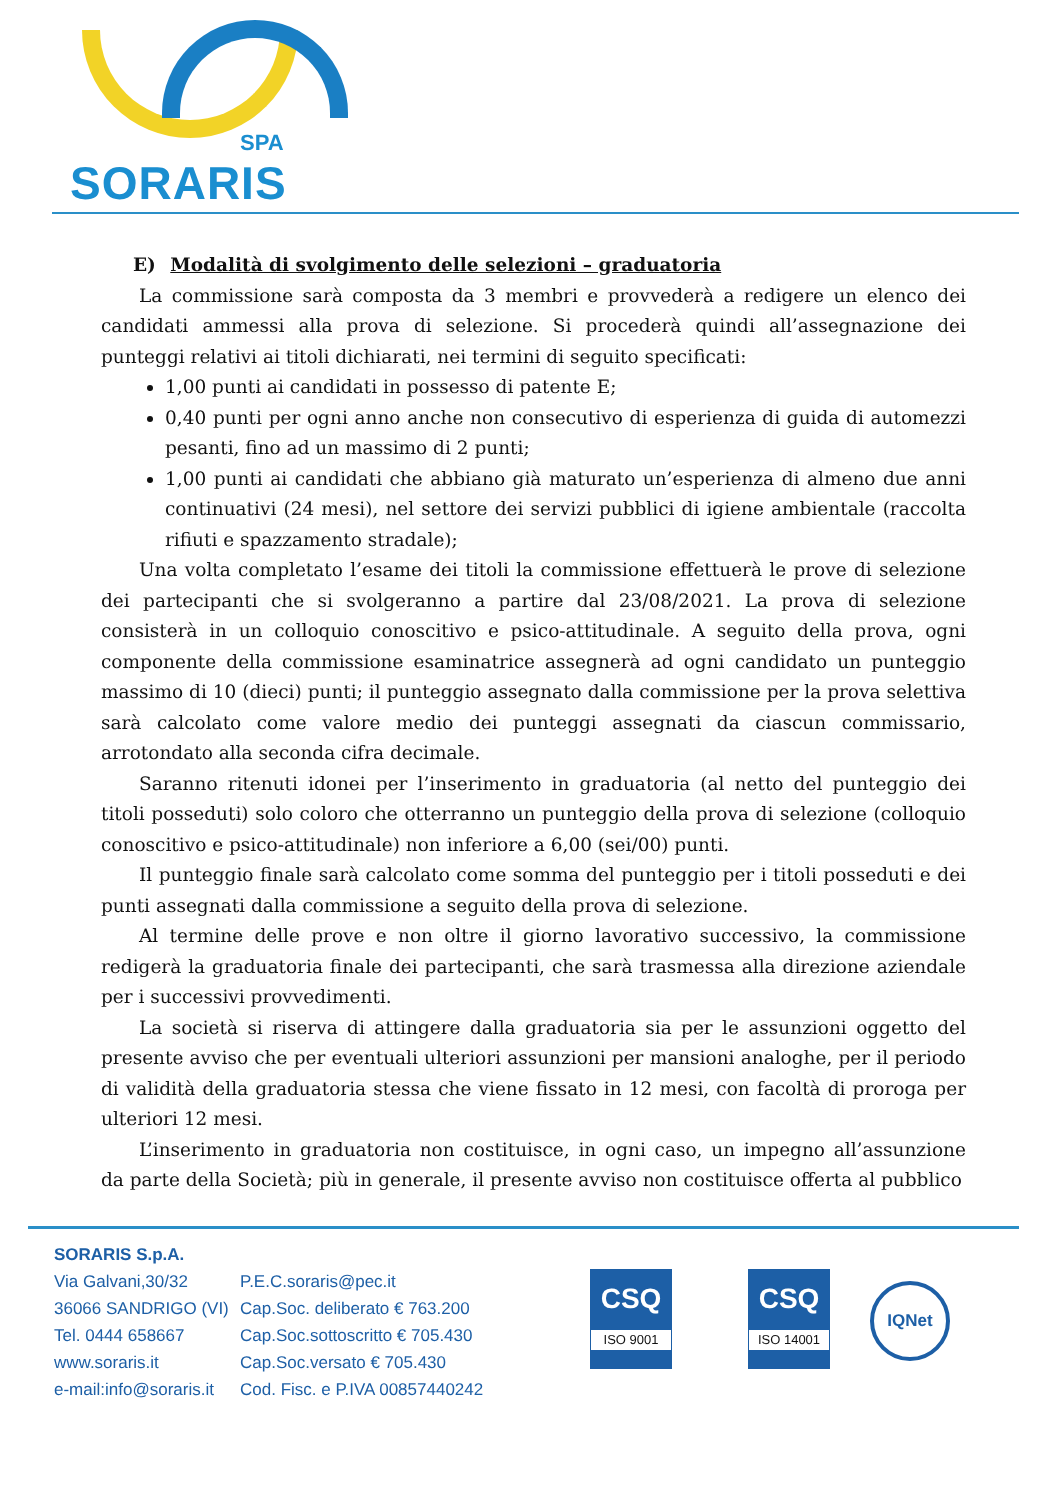SPA
SORARIS
E) Modalità di svolgimento delle selezioni – graduatoria
La commissione sarà composta da 3 membri e provvederà a redigere un elenco dei candidati ammessi alla prova di selezione. Si procederà quindi all’assegnazione dei punteggi relativi ai titoli dichiarati, nei termini di seguito specificati:
1,00 punti ai candidati in possesso di patente E;
0,40 punti per ogni anno anche non consecutivo di esperienza di guida di automezzi pesanti, fino ad un massimo di 2 punti;
1,00 punti ai candidati che abbiano già maturato un’esperienza di almeno due anni continuativi (24 mesi), nel settore dei servizi pubblici di igiene ambientale (raccolta rifiuti e spazzamento stradale);
Una volta completato l’esame dei titoli la commissione effettuerà le prove di selezione dei partecipanti che si svolgeranno a partire dal 23/08/2021. La prova di selezione consisterà in un colloquio conoscitivo e psico-attitudinale. A seguito della prova, ogni componente della commissione esaminatrice assegnerà ad ogni candidato un punteggio massimo di 10 (dieci) punti; il punteggio assegnato dalla commissione per la prova selettiva sarà calcolato come valore medio dei punteggi assegnati da ciascun commissario, arrotondato alla seconda cifra decimale.
Saranno ritenuti idonei per l’inserimento in graduatoria (al netto del punteggio dei titoli posseduti) solo coloro che otterranno un punteggio della prova di selezione (colloquio conoscitivo e psico-attitudinale) non inferiore a 6,00 (sei/00) punti.
Il punteggio finale sarà calcolato come somma del punteggio per i titoli posseduti e dei punti assegnati dalla commissione a seguito della prova di selezione.
Al termine delle prove e non oltre il giorno lavorativo successivo, la commissione redigerà la graduatoria finale dei partecipanti, che sarà trasmessa alla direzione aziendale per i successivi provvedimenti.
La società si riserva di attingere dalla graduatoria sia per le assunzioni oggetto del presente avviso che per eventuali ulteriori assunzioni per mansioni analoghe, per il periodo di validità della graduatoria stessa che viene fissato in 12 mesi, con facoltà di proroga per ulteriori 12 mesi.
L’inserimento in graduatoria non costituisce, in ogni caso, un impegno all’assunzione da parte della Società; più in generale, il presente avviso non costituisce offerta al pubblico
SORARIS S.p.A.
Via Galvani,30/32
36066 SANDRIGO (VI)
Tel. 0444 658667
www.soraris.it
e-mail:info@soraris.it
P.E.C.soraris@pec.it
Cap.Soc. deliberato € 763.200
Cap.Soc.sottoscritto € 705.430
Cap.Soc.versato € 705.430
Cod. Fisc. e P.IVA 00857440242
CSQ ISO 9001
CSQ ISO 14001
IQNet